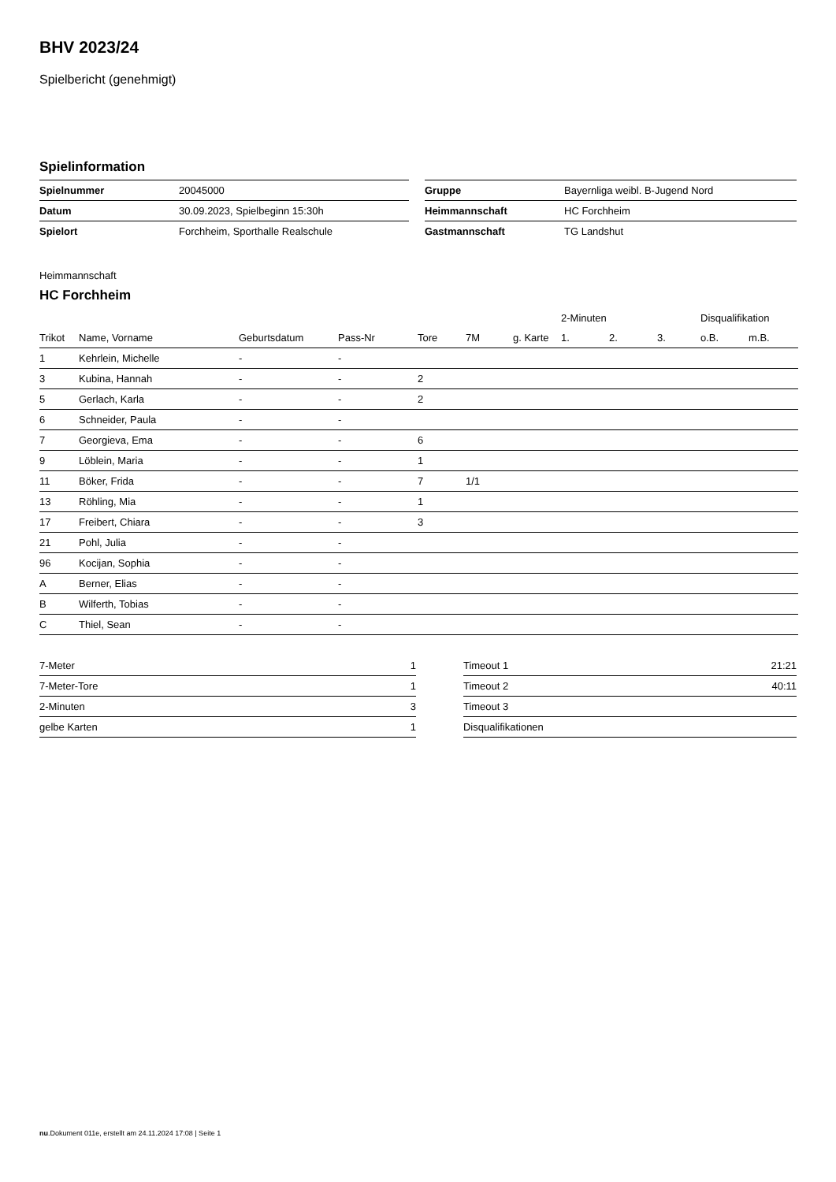BHV 2023/24
Spielbericht (genehmigt)
Spielinformation
| Spielnummer | 20045000 |
| Datum | 30.09.2023, Spielbeginn 15:30h |
| Spielort | Forchheim, Sporthalle Realschule |
| Gruppe | Bayernliga weibl. B-Jugend Nord |
| Heimmannschaft | HC Forchheim |
| Gastmannschaft | TG Landshut |
Heimmannschaft
HC Forchheim
| | | | | | | | 2-Minuten | | | Disqualifikation | |
| --- | --- | --- | --- | --- | --- | --- | --- | --- | --- | --- | --- |
| Trikot | Name, Vorname | Geburtsdatum | Pass-Nr | Tore | 7M | g. Karte | 1. | 2. | 3. | o.B. | m.B. |
| 1 | Kehrlein, Michelle | - | - | | | | | | | | |
| 3 | Kubina, Hannah | - | - | 2 | | | | | | | |
| 5 | Gerlach, Karla | - | - | 2 | | | | | | | |
| 6 | Schneider, Paula | - | - | | | | | | | | |
| 7 | Georgieva, Ema | - | - | 6 | | | | | | | |
| 9 | Löblein, Maria | - | - | 1 | | | | | | | |
| 11 | Böker, Frida | - | - | 7 | 1/1 | | | | | | |
| 13 | Röhling, Mia | - | - | 1 | | | | | | | |
| 17 | Freibert, Chiara | - | - | 3 | | | | | | | |
| 21 | Pohl, Julia | - | - | | | | | | | | |
| 96 | Kocijan, Sophia | - | - | | | | | | | | |
| A | Berner, Elias | - | - | | | | | | | | |
| B | Wilferth, Tobias | - | - | | | | | | | | |
| C | Thiel, Sean | - | - | | | | | | | | |
| 7-Meter | 1 |
| 7-Meter-Tore | 1 |
| 2-Minuten | 3 |
| gelbe Karten | 1 |
| Timeout 1 | 21:21 |
| Timeout 2 | 40:11 |
| Timeout 3 | |
| Disqualifikationen | |
nu.Dokument 011e, erstellt am 24.11.2024 17:08 | Seite 1